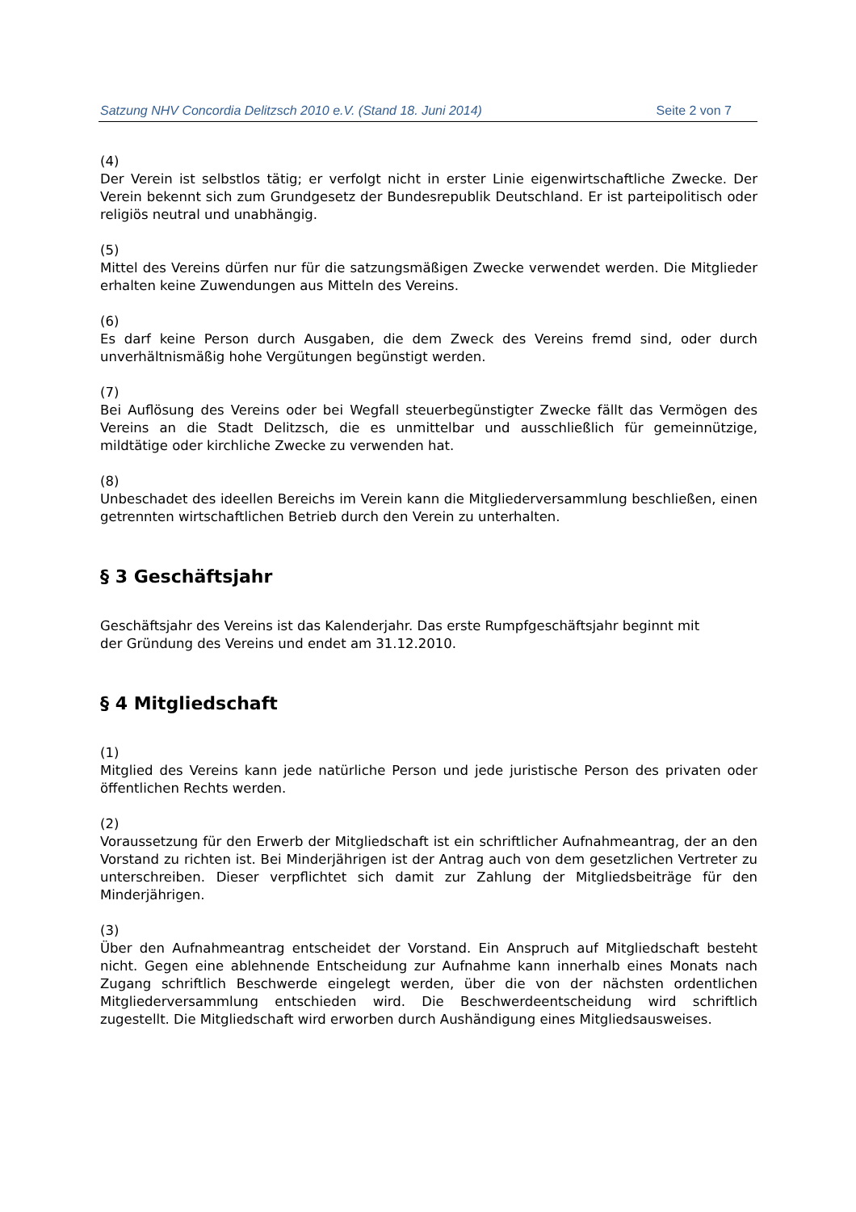Satzung NHV Concordia Delitzsch 2010 e.V. (Stand 18. Juni 2014) Seite 2 von 7
(4)
Der Verein ist selbstlos tätig; er verfolgt nicht in erster Linie eigenwirtschaftliche Zwecke. Der Verein bekennt sich zum Grundgesetz der Bundesrepublik Deutschland. Er ist parteipolitisch oder religiös neutral und unabhängig.
(5)
Mittel des Vereins dürfen nur für die satzungsmäßigen Zwecke verwendet werden. Die Mitglieder erhalten keine Zuwendungen aus Mitteln des Vereins.
(6)
Es darf keine Person durch Ausgaben, die dem Zweck des Vereins fremd sind, oder durch unverhältnismäßig hohe Vergütungen begünstigt werden.
(7)
Bei Auflösung des Vereins oder bei Wegfall steuerbegünstigter Zwecke fällt das Vermögen des Vereins an die Stadt Delitzsch, die es unmittelbar und ausschließlich für gemeinnützige, mildtätige oder kirchliche Zwecke zu verwenden hat.
(8)
Unbeschadet des ideellen Bereichs im Verein kann die Mitgliederversammlung beschließen, einen getrennten wirtschaftlichen Betrieb durch den Verein zu unterhalten.
§ 3 Geschäftsjahr
Geschäftsjahr des Vereins ist das Kalenderjahr. Das erste Rumpfgeschäftsjahr beginnt mit
der Gründung des Vereins und endet am 31.12.2010.
§ 4 Mitgliedschaft
(1)
Mitglied des Vereins kann jede natürliche Person und jede juristische Person des privaten oder öffentlichen Rechts werden.
(2)
Voraussetzung für den Erwerb der Mitgliedschaft ist ein schriftlicher Aufnahmeantrag, der an den Vorstand zu richten ist. Bei Minderjährigen ist der Antrag auch von dem gesetzlichen Vertreter zu unterschreiben. Dieser verpflichtet sich damit zur Zahlung der Mitgliedsbeiträge für den Minderjährigen.
(3)
Über den Aufnahmeantrag entscheidet der Vorstand. Ein Anspruch auf Mitgliedschaft besteht nicht. Gegen eine ablehnende Entscheidung zur Aufnahme kann innerhalb eines Monats nach Zugang schriftlich Beschwerde eingelegt werden, über die von der nächsten ordentlichen Mitgliederversammlung entschieden wird. Die Beschwerdeentscheidung wird schriftlich zugestellt. Die Mitgliedschaft wird erworben durch Aushändigung eines Mitgliedsausweises.